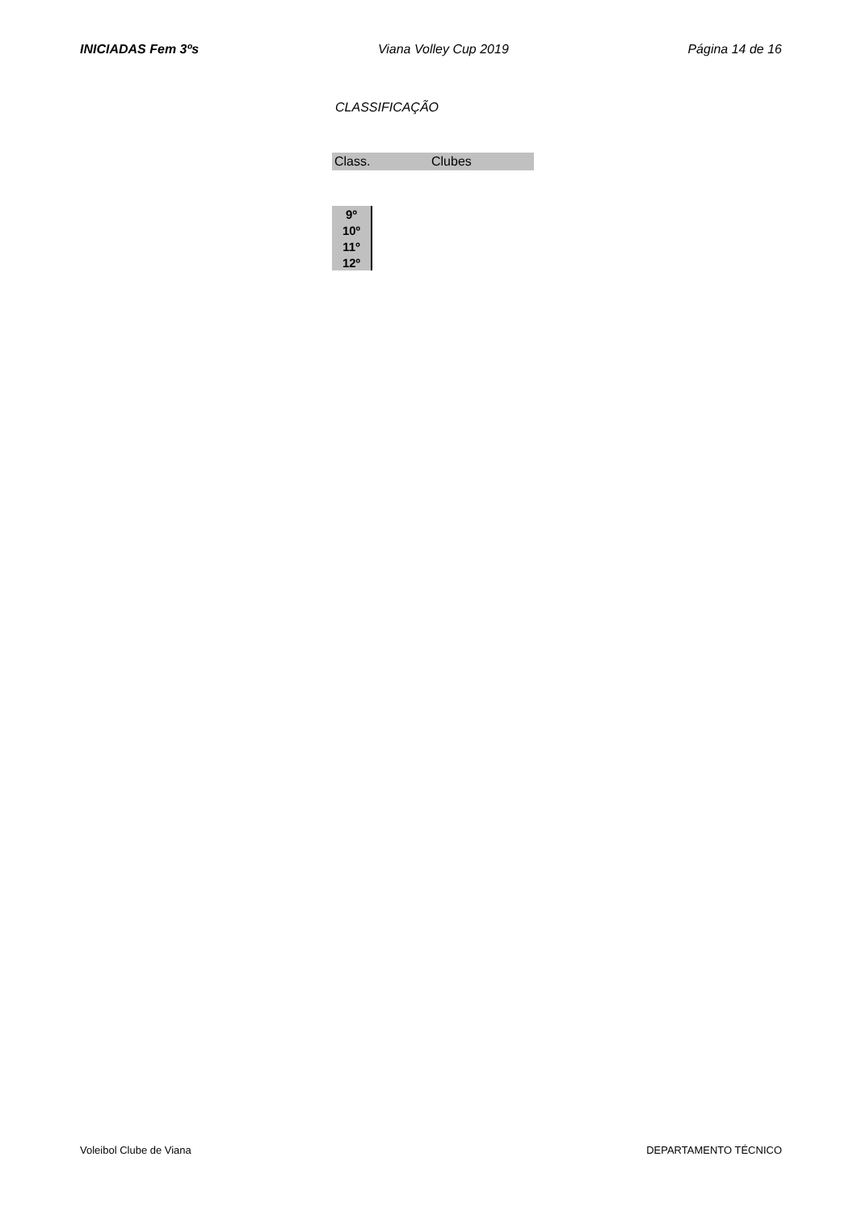INICIADAS Fem 3ºs Viana Volley Cup 2019 Página 14 de 16
CLASSIFICAÇÃO
| Class. | Clubes |
| 9º |
| 10º |
| 11º |
| 12º |
Voleibol Clube de Viana DEPARTAMENTO TÉCNICO